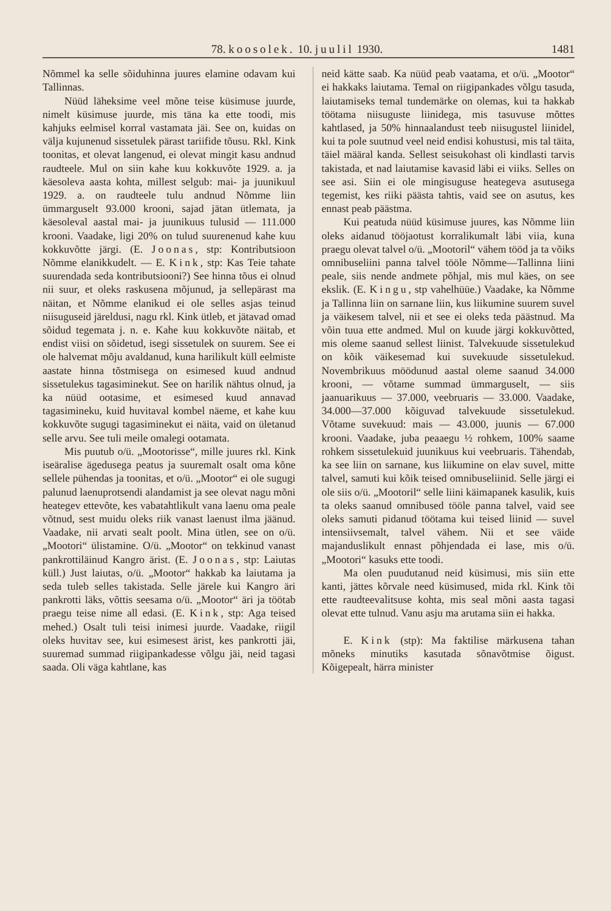78. koosolek. 10. juulil 1930. 1481
Nõmmel ka selle sõiduhinna juures elamine odavam kui Tallinnas.
Nüüd läheksime veel mõne teise küsimuse juurde, nimelt küsimuse juurde, mis täna ka ette toodi, mis kahjuks eelmisel korral vastamata jäi. See on, kuidas on välja kujunenud sissetulek pärast tariifide tõusu. Rkl. Kink toonitas, et olevat langenud, ei olevat mingit kasu andnud raudteele. Mul on siin kahe kuu kokkuvõte 1929. a. ja käesoleva aasta kohta, millest selgub: mai- ja juunikuul 1929. a. on raudteele tulu andnud Nõmme liin ümmarguselt 93.000 krooni, sajad jätan ütlemata, ja käesoleval aastal mai- ja juunikuus tulusid — 111.000 krooni. Vaadake, ligi 20% on tulud suurenenud kahe kuu kokkuvõtte järgi. (E. Joonas, stp: Kontributsioon Nõmme elanikkudelt. — E. Kink, stp: Kas Teie tahate suurendada seda kontributsiooni?) See hinna tõus ei olnud nii suur, et oleks raskusena mõjunud, ja sellepärast ma näitan, et Nõmme elanikud ei ole selles asjas teinud niisuguseid järeldusi, nagu rkl. Kink ütleb, et jätavad omad sõidud tegemata j. n. e. Kahe kuu kokkuvõte näitab, et endist viisi on sõidetud, isegi sissetulek on suurem. See ei ole halvemat mõju avaldanud, kuna harilikult küll eelmiste aastate hinna tõstmisega on esimesed kuud andnud sissetulekus tagasiminekut. See on harilik nähtus olnud, ja ka nüüd ootasime, et esimesed kuud annavad tagasimineku, kuid huvitaval kombel näeme, et kahe kuu kokkuvõte sugugi tagasiminekut ei näita, vaid on ületanud selle arvu. See tuli meile omalegi ootamata.
Mis puutub o/ü. „Mootorisse“, mille juures rkl. Kink iseäralise ägedusega peatus ja suuremalt osalt oma kõne sellele pühendas ja toonitas, et o/ü. „Mootor“ ei ole sugugi palunud laenuprotsendi alandamist ja see olevat nagu mõni heategev ettevõte, kes vabatahtlikult vana laenu oma peale võtnud, sest muidu oleks riik vanast laenust ilma jäänud. Vaadake, nii arvati sealt poolt. Mina ütlen, see on o/ü. „Mootori“ ülistamine. O/ü. „Mootor“ on tekkinud vanast pankrottiläinud Kangro ärist. (E. Joonas, stp: Laiutas küll.) Just laiutas, o/ü. „Mootor“ hakkab ka laiutama ja seda tuleb selles takistada. Selle järele kui Kangro äri pankrotti läks, võttis seesama o/ü. „Mootor“ äri ja töötab praegu teise nime all edasi. (E. Kink, stp: Aga teised mehed.) Osalt tuli teisi inimesi juurde. Vaadake, riigil oleks huvitav see, kui esimesest ärist, kes pankrotti jäi, suuremad summad riigipankadesse võlgu jäi, neid tagasi saada. Oli väga kahtlane, kas
neid kätte saab. Ka nüüd peab vaatama, et o/ü. „Mootor“ ei hakkaks laiutama. Temal on riigipankades võlgu tasuda, laiutamiseks temal tundemärke on olemas, kui ta hakkab töötama niisuguste liinidega, mis tasuvuse mõttes kahtlased, ja 50% hinnaalandust teeb niisugustel liinidel, kui ta pole suutnud veel neid endisi kohustusi, mis tal täita, täiel määral kanda. Sellest seisukohast oli kindlasti tarvis takistada, et nad laiutamise kavasid läbi ei viiks. Selles on see asi. Siin ei ole mingisuguse heategeva asutusega tegemist, kes riiki päästa tahtis, vaid see on asutus, kes ennast peab päästma.
Kui peatuda nüüd küsimuse juures, kas Nõmme liin oleks aidanud tööjaotust korralikumalt läbi viia, kuna praegu olevat talvel o/ü. „Mootoril“ vähem tööd ja ta võiks omnibuseliini panna talvel tööle Nõmme—Tallinna liini peale, siis nende andmete põhjal, mis mul käes, on see ekslik. (E. Kingu, stp vahelhüüe.) Vaadake, ka Nõmme ja Tallinna liin on sarnane liin, kus liikumine suurem suvel ja väikesem talvel, nii et see ei oleks teda päästnud. Ma võin tuua ette andmed. Mul on kuude järgi kokkuvõtted, mis oleme saanud sellest liinist. Talvekuude sissetulekud on kõik väikesemad kui suvekuude sissetulekud. Novembrikuus möödunud aastal oleme saanud 34.000 krooni, — võtame summad ümmarguselt, — siis jaanuarikuus — 37.000, veebruaris — 33.000. Vaadake, 34.000—37.000 kõiguvad talvekuude sissetulekud. Võtame suvekuud: mais — 43.000, juunis — 67.000 krooni. Vaadake, juba peaaegu ½ rohkem, 100% saame rohkem sissetulekuid juunikuus kui veebruaris. Tähendab, ka see liin on sarnane, kus liikumine on elav suvel, mitte talvel, samuti kui kõik teised omnibuseliinid. Selle järgi ei ole siis o/ü. „Mootoril“ selle liini käimapanek kasulik, kuis ta oleks saanud omnibused tööle panna talvel, vaid see oleks samuti pidanud töötama kui teised liinid — suvel intensiivsemalt, talvel vähem. Nii et see väide majanduslikult ennast põhjendada ei lase, mis o/ü. „Mootori“ kasuks ette toodi.
Ma olen puudutanud neid küsimusi, mis siin ette kanti, jättes kõrvale need küsimused, mida rkl. Kink tõi ette raudteevalitsuse kohta, mis seal mõni aasta tagasi olevat ette tulnud. Vanu asju ma arutama siin ei hakka.
E. Kink (stp): Ma faktilise märkusena tahan mõneks minutiks kasutada sõnavõtmise õigust. Kõigepealt, härra minister